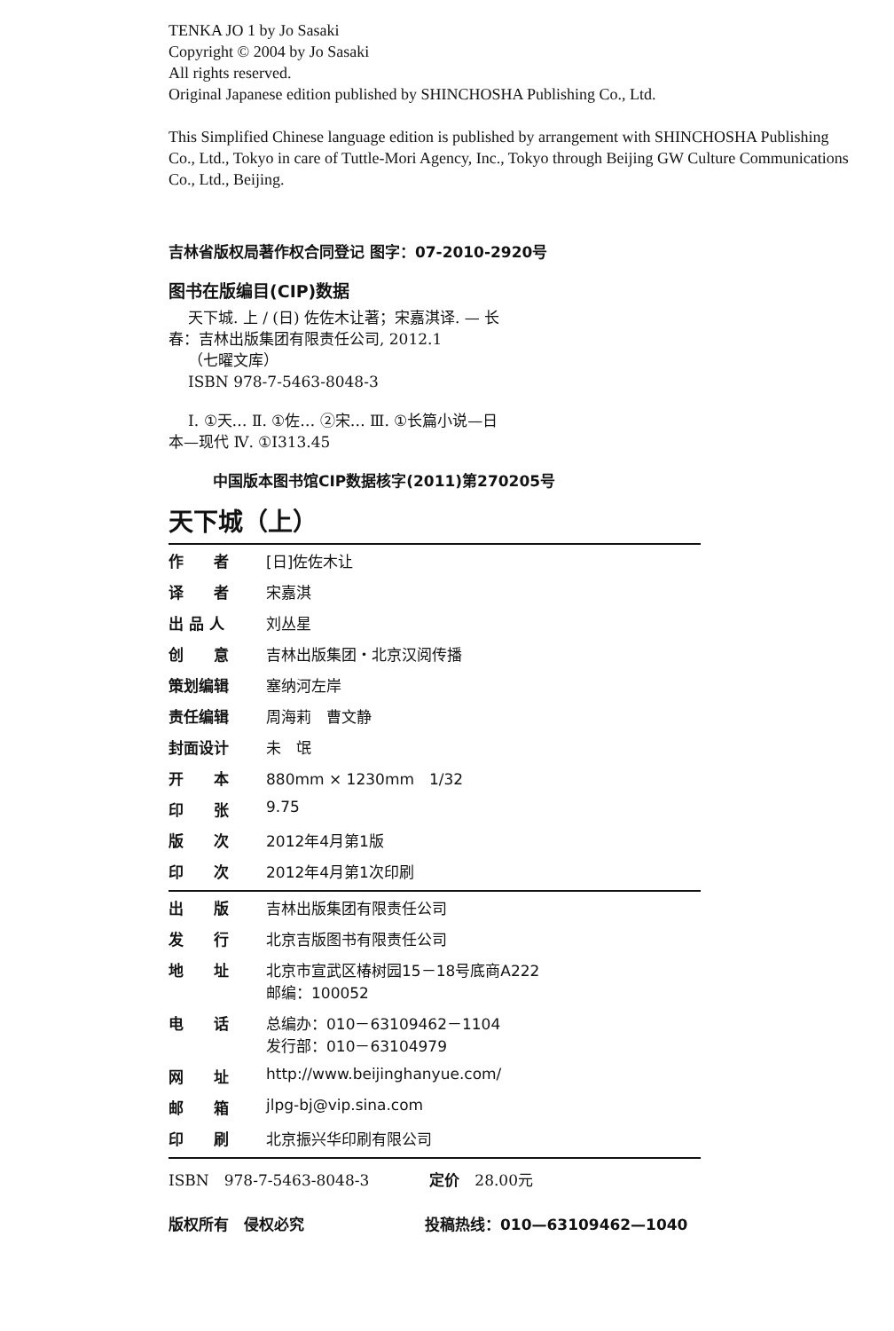TENKA JO 1 by Jo Sasaki
Copyright © 2004 by Jo Sasaki
All rights reserved.
Original Japanese edition published by SHINCHOSHA Publishing Co., Ltd.
This Simplified Chinese language edition is published by arrangement with SHINCHOSHA Publishing Co., Ltd., Tokyo in care of Tuttle-Mori Agency, Inc., Tokyo through Beijing GW Culture Communications Co., Ltd., Beijing.
吉林省版权局著作权合同登记 图字：07-2010-2920号
图书在版编目(CIP)数据
天下城. 上 / (日) 佐佐木让著；宋嘉淇译. — 长
春：吉林出版集团有限责任公司, 2012.1
（七曜文库）
ISBN 978-7-5463-8048-3
Ⅰ. ①天… Ⅱ. ①佐… ②宋… Ⅲ. ①长篇小说—日
本—现代 Ⅳ. ①I313.45
中国版本图书馆CIP数据核字(2011)第270205号
天下城（上）
| 作 者 | [日]佐佐木让 |
| 译 者 | 宋嘉淇 |
| 出 品 人 | 刘丛星 |
| 创 意 | 吉林出版集团・北京汉阅传播 |
| 策划编辑 | 塞纳河左岸 |
| 责任编辑 | 周海莉 曹文静 |
| 封面设计 | 未 氓 |
| 开 本 | 880mm × 1230mm 1/32 |
| 印 张 | 9.75 |
| 版 次 | 2012年4月第1版 |
| 印 次 | 2012年4月第1次印刷 |
| 出 版 | 吉林出版集团有限责任公司 |
| 发 行 | 北京吉版图书有限责任公司 |
| 地 址 | 北京市宣武区椿树园15－18号底商A222 邮编：100052 |
| 电 话 | 总编办：010－63109462－1104 发行部：010－63104979 |
| 网 址 | http://www.beijinghanyue.com/ |
| 邮 箱 | jlpg-bj@vip.sina.com |
| 印 刷 | 北京振兴华印刷有限公司 |
ISBN　978-7-5463-8048-3　　　　定价　28.00元
版权所有　侵权必究　　　　　　　　投稿热线：010—63109462—1040